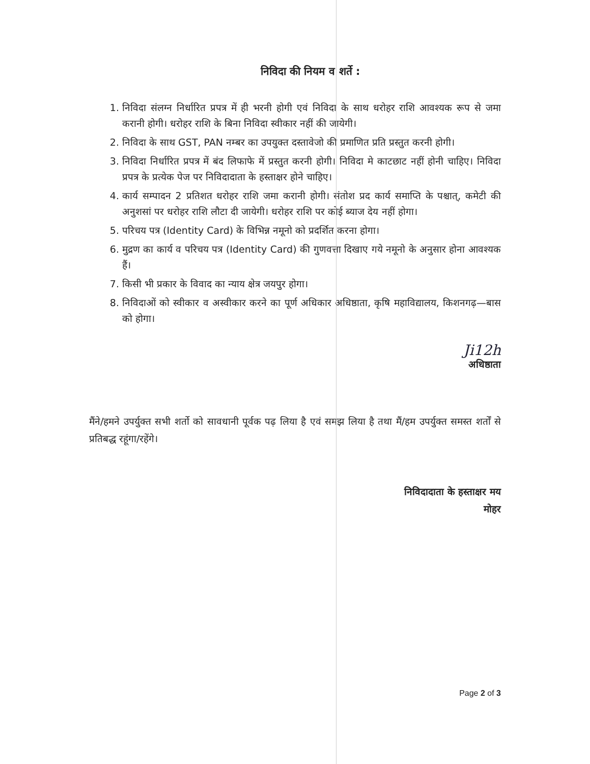निविदा की नियम व शर्ते :
1. निविदा संलग्न निर्धारित प्रपत्र में ही भरनी होगी एवं निविदा के साथ धरोहर राशि आवश्यक रूप से जमा करानी होगी। धरोहर राशि के बिना निविदा स्वीकार नहीं की जायेगी।
2. निविदा के साथ GST, PAN नम्बर का उपयुक्त दस्तावेजो की प्रमाणित प्रति प्रस्तुत करनी होगी।
3. निविदा निर्धारित प्रपत्र में बंद लिफाफे में प्रस्तुत करनी होगी। निविदा मे काटछाट नहीं होनी चाहिए। निविदा प्रपत्र के प्रत्येक पेज पर निविदादाता के हस्ताक्षर होने चाहिए।
4. कार्य सम्पादन 2 प्रतिशत धरोहर राशि जमा करानी होगी। संतोश प्रद कार्य समाप्ति के पश्चात्, कमेटी की अनुशसां पर धरोहर राशि लौटा दी जायेगी। धरोहर राशि पर कोई ब्याज देय नहीं होगा।
5. परिचय पत्र (Identity Card) के विभिन्न नमूनो को प्रदर्शित करना होगा।
6. मुद्रण का कार्य व परिचय पत्र (Identity Card) की गुणवत्ता दिखाए गये नमूनो के अनुसार होना आवश्यक हैं।
7. किसी भी प्रकार के विवाद का न्याय क्षेत्र जयपुर होगा।
8. निविदाओं को स्वीकार व अस्वीकार करने का पूर्ण अधिकार अधिष्ठाता, कृषि महाविद्यालय, किशनगढ़—बास को होगा।
Ji12h
अधिष्ठाता
मैंने/हमने उपर्युक्त सभी शर्तो को सावधानी पूर्वक पढ़ लिया है एवं समझ लिया है तथा मैं/हम उपर्युक्त समस्त शर्तों से प्रतिबद्ध रहूंगा/रहेंगे।
निविदादाता के हस्ताक्षर मय
मोहर
Page 2 of 3